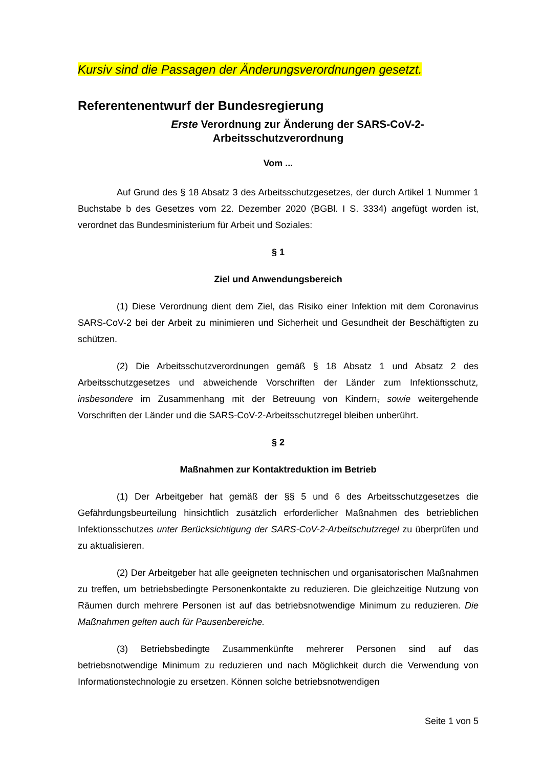Kursiv sind die Passagen der Änderungsverordnungen gesetzt.
Referentenentwurf der Bundesregierung
Erste Verordnung zur Änderung der SARS-CoV-2-
Arbeitsschutzverordnung
Vom ...
Auf Grund des § 18 Absatz 3 des Arbeitsschutzgesetzes, der durch Artikel 1 Nummer 1 Buchstabe b des Gesetzes vom 22. Dezember 2020 (BGBl. I S. 3334) angefügt worden ist, verordnet das Bundesministerium für Arbeit und Soziales:
§ 1
Ziel und Anwendungsbereich
(1) Diese Verordnung dient dem Ziel, das Risiko einer Infektion mit dem Coronavirus SARS-CoV-2 bei der Arbeit zu minimieren und Sicherheit und Gesundheit der Beschäftigten zu schützen.
(2) Die Arbeitsschutzverordnungen gemäß § 18 Absatz 1 und Absatz 2 des Arbeitsschutzgesetzes und abweichende Vorschriften der Länder zum Infektionsschutz, insbesondere im Zusammenhang mit der Betreuung von Kindern, sowie weitergehende Vorschriften der Länder und die SARS-CoV-2-Arbeitsschutzregel bleiben unberührt.
§ 2
Maßnahmen zur Kontaktreduktion im Betrieb
(1) Der Arbeitgeber hat gemäß der §§ 5 und 6 des Arbeitsschutzgesetzes die Gefährdungsbeurteilung hinsichtlich zusätzlich erforderlicher Maßnahmen des betrieblichen Infektionsschutzes unter Berücksichtigung der SARS-CoV-2-Arbeitschutzregel zu überprüfen und zu aktualisieren.
(2) Der Arbeitgeber hat alle geeigneten technischen und organisatorischen Maßnahmen zu treffen, um betriebsbedingte Personenkontakte zu reduzieren. Die gleichzeitige Nutzung von Räumen durch mehrere Personen ist auf das betriebsnotwendige Minimum zu reduzieren. Die Maßnahmen gelten auch für Pausenbereiche.
(3) Betriebsbedingte Zusammenkünfte mehrerer Personen sind auf das betriebsnotwendige Minimum zu reduzieren und nach Möglichkeit durch die Verwendung von Informationstechnologie zu ersetzen. Können solche betriebsnotwendigen
Seite 1 von 5